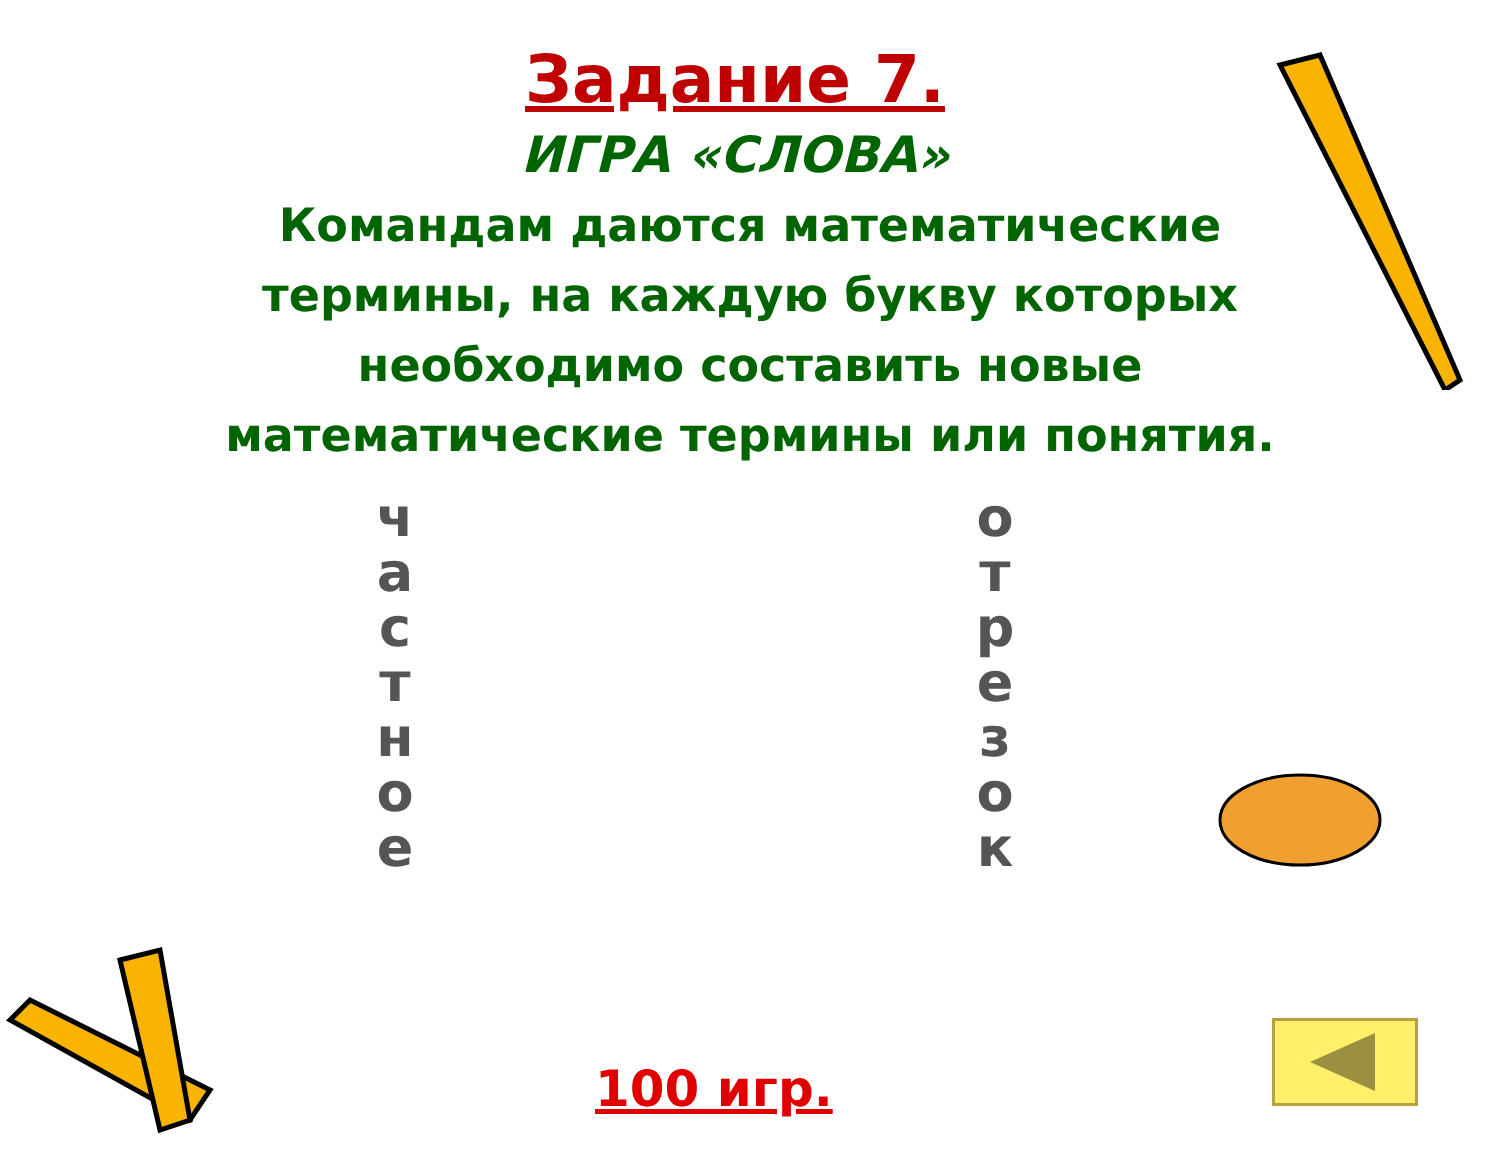Задание 7.
ИГРА «СЛОВА»
Командам даются математические термины, на каждую букву которых необходимо составить новые математические термины или понятия.
ч
а
с
т
н
о
е
о
т
р
е
з
о
к
100 игр.